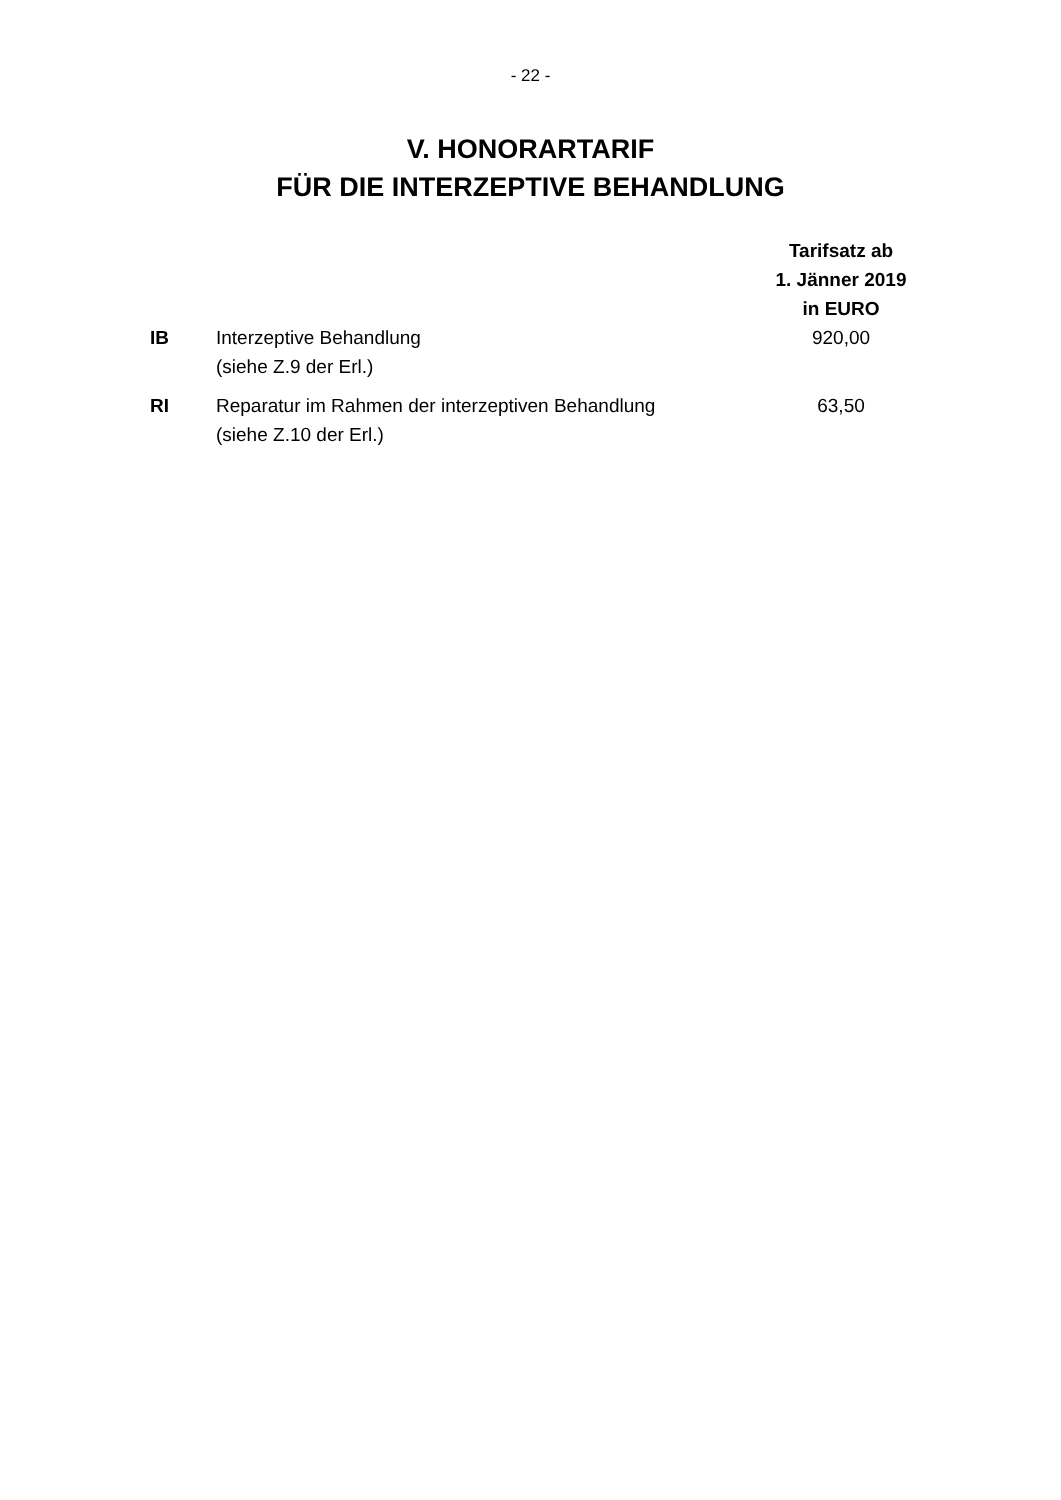- 22 -
V. HONORARTARIF
FÜR DIE INTERZEPTIVE BEHANDLUNG
| | | Tarifsatz ab 1. Jänner 2019 in EURO |
| --- | --- | --- |
| IB | Interzeptive Behandlung (siehe Z.9 der Erl.) | 920,00 |
| RI | Reparatur im Rahmen der interzeptiven Behandlung (siehe Z.10 der Erl.) | 63,50 |